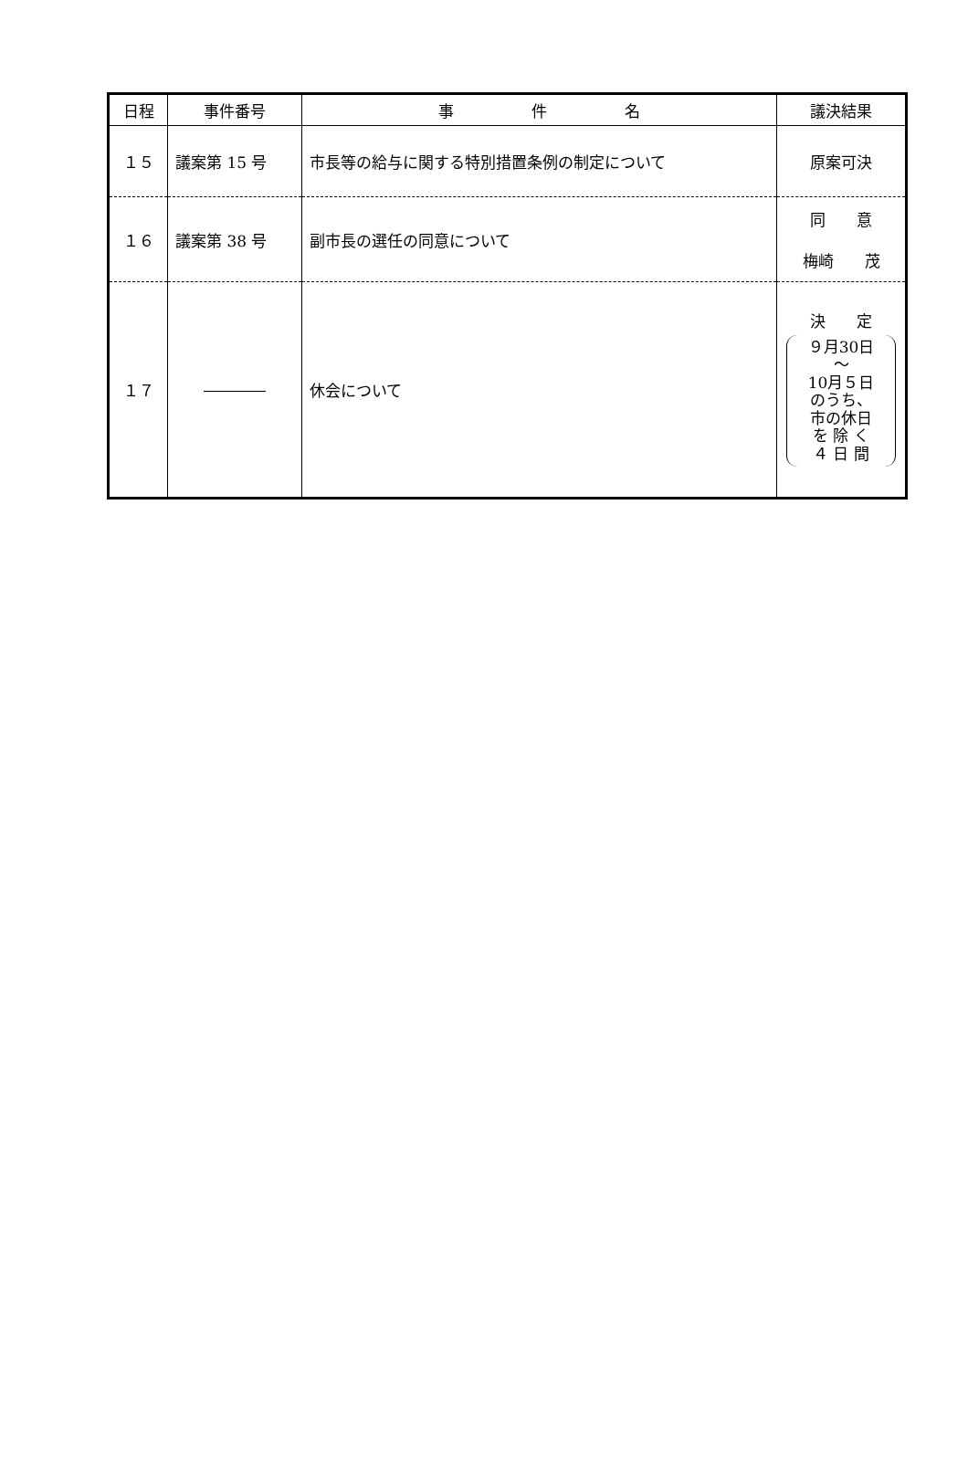| 日程 | 事件番号 | 事 件 名 | 議決結果 |
| --- | --- | --- | --- |
| １５ | 議案第 15 号 | 市長等の給与に関する特別措置条例の制定について | 原案可決 |
| １６ | 議案第 38 号 | 副市長の選任の同意について | 同 意 梅崎 茂 |
| １７ | ―――― | 休会について | 決 定 ９月30日 ～ 10月５日 のうち、 市の休日 を 除 く ４ 日 間 |